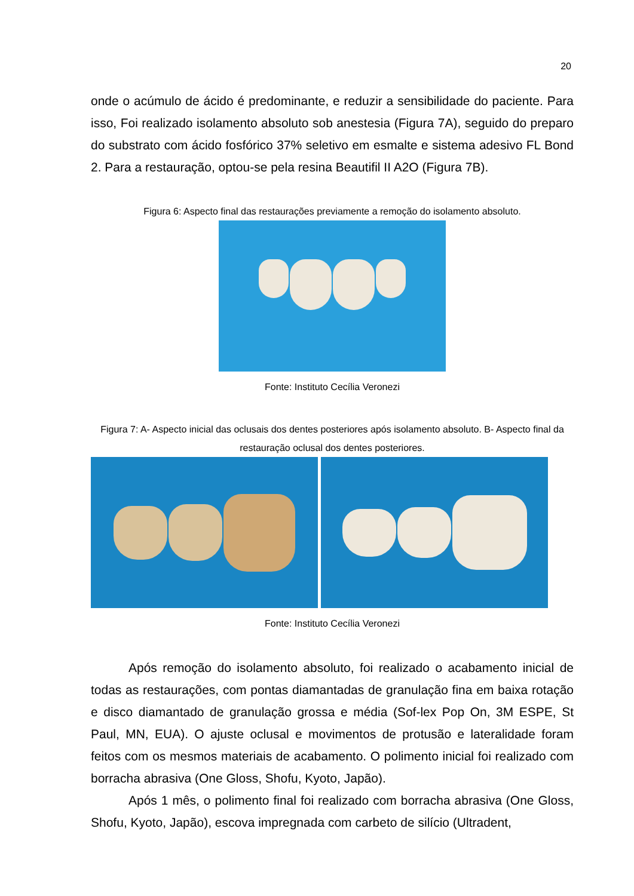20
onde o acúmulo de ácido é predominante, e reduzir a sensibilidade do paciente. Para isso, Foi realizado isolamento absoluto sob anestesia (Figura 7A), seguido do preparo do substrato com ácido fosfórico 37% seletivo em esmalte e sistema adesivo FL Bond 2. Para a restauração, optou-se pela resina Beautifil II A2O (Figura 7B).
Figura 6: Aspecto final das restaurações previamente a remoção do isolamento absoluto.
Fonte: Instituto Cecília Veronezi
Figura 7: A- Aspecto inicial das oclusais dos dentes posteriores após isolamento absoluto. B- Aspecto final da restauração oclusal dos dentes posteriores.
Fonte: Instituto Cecília Veronezi
Após remoção do isolamento absoluto, foi realizado o acabamento inicial de todas as restaurações, com pontas diamantadas de granulação fina em baixa rotação e disco diamantado de granulação grossa e média (Sof-lex Pop On, 3M ESPE, St Paul, MN, EUA). O ajuste oclusal e movimentos de protusão e lateralidade foram feitos com os mesmos materiais de acabamento. O polimento inicial foi realizado com borracha abrasiva (One Gloss, Shofu, Kyoto, Japão).
Após 1 mês, o polimento final foi realizado com borracha abrasiva (One Gloss, Shofu, Kyoto, Japão), escova impregnada com carbeto de silício (Ultradent,